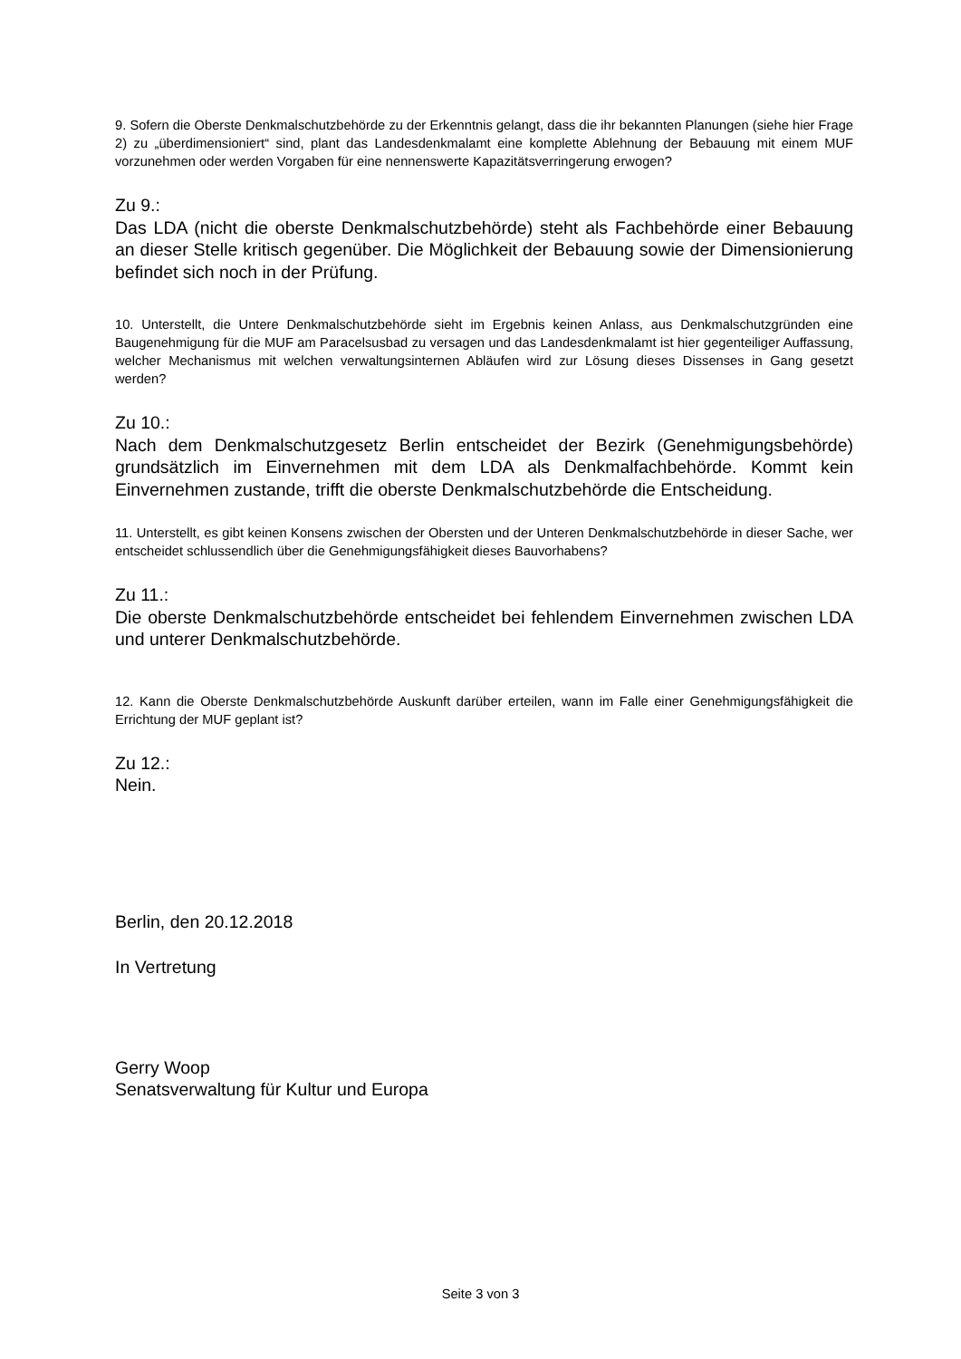9. Sofern die Oberste Denkmalschutzbehörde zu der Erkenntnis gelangt, dass die ihr bekannten Planungen (siehe hier Frage 2) zu „überdimensioniert“ sind, plant das Landesdenkmalamt eine komplette Ablehnung der Bebauung mit einem MUF vorzunehmen oder werden Vorgaben für eine nennenswerte Kapazitätsverringerung erwogen?
Zu 9.:
Das LDA (nicht die oberste Denkmalschutzbehörde) steht als Fachbehörde einer Bebauung an dieser Stelle kritisch gegenüber. Die Möglichkeit der Bebauung sowie der Dimensionierung befindet sich noch in der Prüfung.
10. Unterstellt, die Untere Denkmalschutzbehörde sieht im Ergebnis keinen Anlass, aus Denkmalschutzgründen eine Baugenehmigung für die MUF am Paracelsusbad zu versagen und das Landesdenkmalamt ist hier gegenteiliger Auffassung, welcher Mechanismus mit welchen verwaltungsinternen Abläufen wird zur Lösung dieses Dissenses in Gang gesetzt werden?
Zu 10.:
Nach dem Denkmalschutzgesetz Berlin entscheidet der Bezirk (Genehmigungsbehörde) grundsätzlich im Einvernehmen mit dem LDA als Denkmalfachbehörde. Kommt kein Einvernehmen zustande, trifft die oberste Denkmalschutzbehörde die Entscheidung.
11. Unterstellt, es gibt keinen Konsens zwischen der Obersten und der Unteren Denkmalschutzbehörde in dieser Sache, wer entscheidet schlussendlich über die Genehmigungsfähigkeit dieses Bauvorhabens?
Zu 11.:
Die oberste Denkmalschutzbehörde entscheidet bei fehlendem Einvernehmen zwischen LDA und unterer Denkmalschutzbehörde.
12. Kann die Oberste Denkmalschutzbehörde Auskunft darüber erteilen, wann im Falle einer Genehmigungsfähigkeit die Errichtung der MUF geplant ist?
Zu 12.:
Nein.
Berlin, den 20.12.2018
In Vertretung
Gerry Woop
Senatsverwaltung für Kultur und Europa
Seite 3 von 3